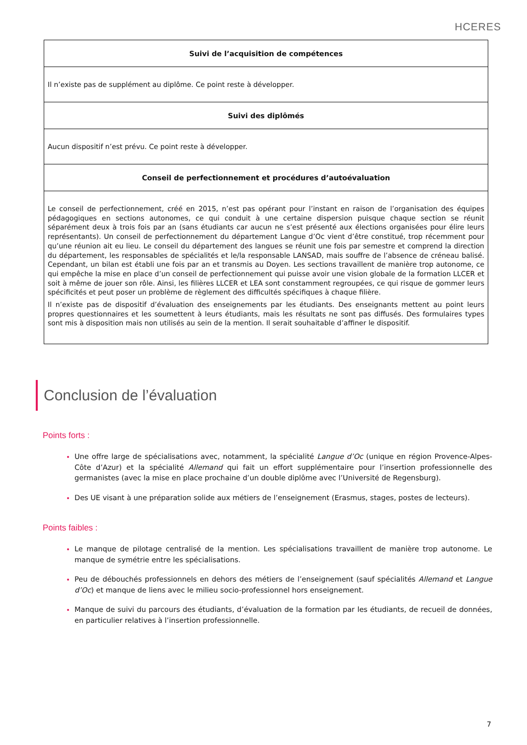HCERES
| Suivi de l’acquisition de compétences |
| --- |
| Il n’existe pas de supplément au diplôme. Ce point reste à développer. |
| Suivi des diplômés |
| Aucun dispositif n’est prévu. Ce point reste à développer. |
| Conseil de perfectionnement et procédures d’autoévaluation |
| Le conseil de perfectionnement, créé en 2015, n’est pas opérant pour l’instant en raison de l’organisation des équipes pédagogiques en sections autonomes, ce qui conduit à une certaine dispersion puisque chaque section se réunit séparément deux à trois fois par an (sans étudiants car aucun ne s’est présenté aux élections organisées pour élire leurs représentants). Un conseil de perfectionnement du département Langue d’Oc vient d’être constitué, trop récemment pour qu’une réunion ait eu lieu. Le conseil du département des langues se réunit une fois par semestre et comprend la direction du département, les responsables de spécialités et le/la responsable LANSAD, mais souffre de l’absence de créneau balisé. Cependant, un bilan est établi une fois par an et transmis au Doyen. Les sections travaillent de manière trop autonome, ce qui empêche la mise en place d’un conseil de perfectionnement qui puisse avoir une vision globale de la formation LLCER et soit à même de jouer son rôle. Ainsi, les filières LLCER et LEA sont constamment regroupées, ce qui risque de gommer leurs spécificités et peut poser un problème de règlement des difficultés spécifiques à chaque filière. Il n’existe pas de dispositif d’évaluation des enseignements par les étudiants. Des enseignants mettent au point leurs propres questionnaires et les soumettent à leurs étudiants, mais les résultats ne sont pas diffusés. Des formulaires types sont mis à disposition mais non utilisés au sein de la mention. Il serait souhaitable d’affiner le dispositif. |
Conclusion de l’évaluation
Points forts :
Une offre large de spécialisations avec, notamment, la spécialité Langue d’Oc (unique en région Provence-Alpes-Côte d’Azur) et la spécialité Allemand qui fait un effort supplémentaire pour l’insertion professionnelle des germanistes (avec la mise en place prochaine d’un double diplôme avec l’Université de Regensburg).
Des UE visant à une préparation solide aux métiers de l’enseignement (Erasmus, stages, postes de lecteurs).
Points faibles :
Le manque de pilotage centralisé de la mention. Les spécialisations travaillent de manière trop autonome. Le manque de symétrie entre les spécialisations.
Peu de débouchés professionnels en dehors des métiers de l’enseignement (sauf spécialités Allemand et Langue d’Oc) et manque de liens avec le milieu socio-professionnel hors enseignement.
Manque de suivi du parcours des étudiants, d’évaluation de la formation par les étudiants, de recueil de données, en particulier relatives à l’insertion professionnelle.
7